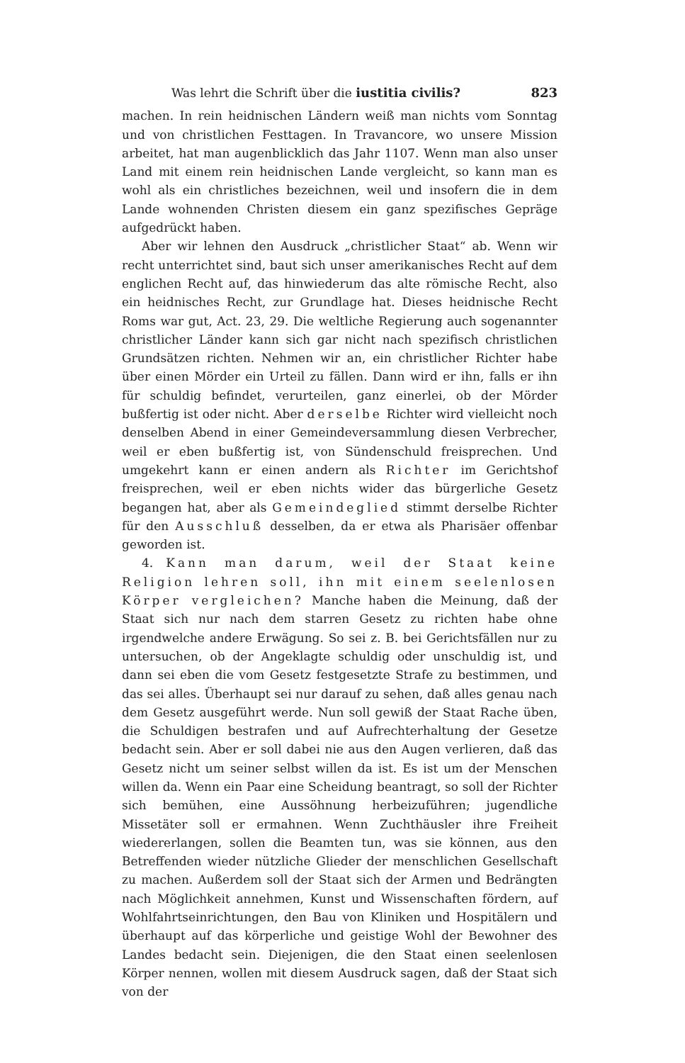Was lehrt die Schrift über die iustitia civilis? 823
machen. In rein heidnischen Ländern weiß man nichts vom Sonntag und von christlichen Festtagen. In Travancore, wo unsere Mission arbeitet, hat man augenblicklich das Jahr 1107. Wenn man also unser Land mit einem rein heidnischen Lande vergleicht, so kann man es wohl als ein christliches bezeichnen, weil und insofern die in dem Lande wohnenden Christen diesem ein ganz spezifisches Gepräge aufgedrückt haben.
Aber wir lehnen den Ausdruck „christlicher Staat“ ab. Wenn wir recht unterrichtet sind, baut sich unser amerikanisches Recht auf dem englichen Recht auf, das hinwiederum das alte römische Recht, also ein heidnisches Recht, zur Grundlage hat. Dieses heidnische Recht Roms war gut, Act. 23, 29. Die weltliche Regierung auch sogenannter christlicher Länder kann sich gar nicht nach spezifisch christlichen Grundsätzen richten. Nehmen wir an, ein christlicher Richter habe über einen Mörder ein Urteil zu fällen. Dann wird er ihn, falls er ihn für schuldig befindet, verurteilen, ganz einerlei, ob der Mörder bußfertig ist oder nicht. Aber derselbe Richter wird vielleicht noch denselben Abend in einer Gemeindeversammlung diesen Verbrecher, weil er eben bußfertig ist, von Sündenschuld freisprechen. Und umgekehrt kann er einen andern als Richter im Gerichtshof freisprechen, weil er eben nichts wider das bürgerliche Gesetz begangen hat, aber als Gemeindeglied stimmt derselbe Richter für den Ausschluß desselben, da er etwa als Pharisäer offenbar geworden ist.
4. Kann man darum, weil der Staat keine Religion lehren soll, ihn mit einem seelenlosen Körper vergleichen? Manche haben die Meinung, daß der Staat sich nur nach dem starren Gesetz zu richten habe ohne irgendwelche andere Erwägung. So sei z. B. bei Gerichtsfällen nur zu untersuchen, ob der Angeklagte schuldig oder unschuldig ist, und dann sei eben die vom Gesetz festgesetzte Strafe zu bestimmen, und das sei alles. Überhaupt sei nur darauf zu sehen, daß alles genau nach dem Gesetz ausgeführt werde. Nun soll gewiß der Staat Rache üben, die Schuldigen bestrafen und auf Aufrechterhaltung der Gesetze bedacht sein. Aber er soll dabei nie aus den Augen verlieren, daß das Gesetz nicht um seiner selbst willen da ist. Es ist um der Menschen willen da. Wenn ein Paar eine Scheidung beantragt, so soll der Richter sich bemühen, eine Aussöhnung herbeizuführen; jugendliche Missetäter soll er ermahnen. Wenn Zuchthäusler ihre Freiheit wiedererlangen, sollen die Beamten tun, was sie können, aus den Betreffenden wieder nützliche Glieder der menschlichen Gesellschaft zu machen. Außerdem soll der Staat sich der Armen und Bedrängten nach Möglichkeit annehmen, Kunst und Wissenschaften fördern, auf Wohlfahrtseinrichtungen, den Bau von Kliniken und Hospitälern und überhaupt auf das körperliche und geistige Wohl der Bewohner des Landes bedacht sein. Diejenigen, die den Staat einen seelenlosen Körper nennen, wollen mit diesem Ausdruck sagen, daß der Staat sich von der